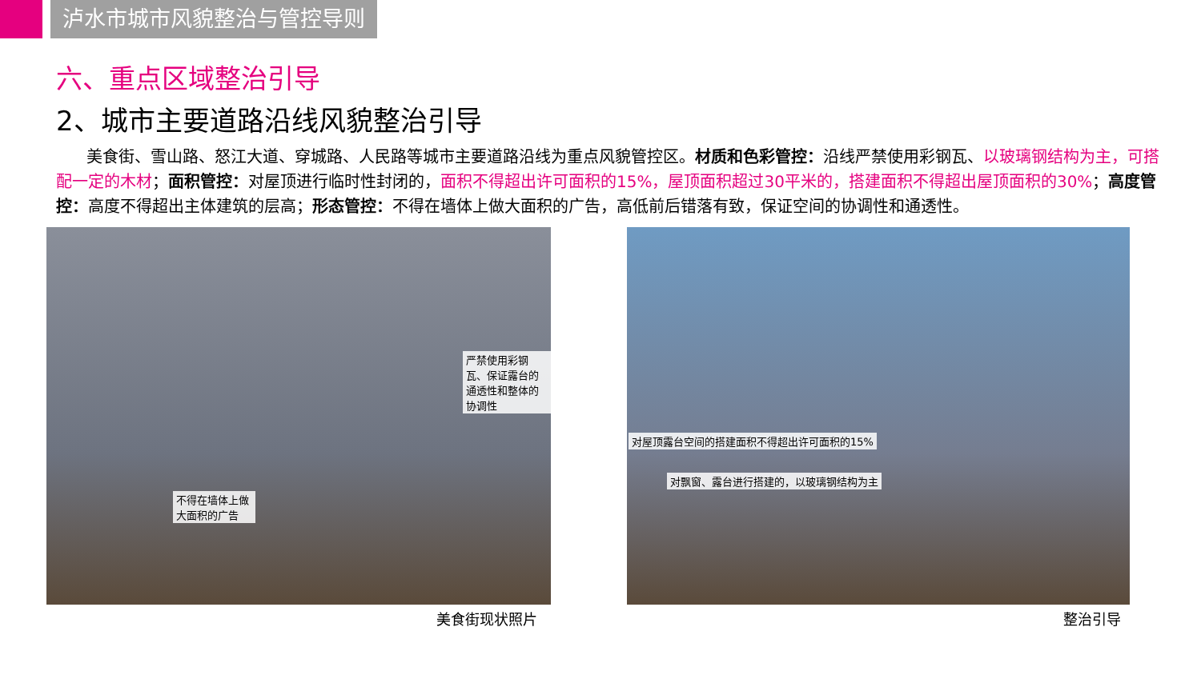泸水市城市风貌整治与管控导则
六、重点区域整治引导
2、城市主要道路沿线风貌整治引导
美食街、雪山路、怒江大道、穿城路、人民路等城市主要道路沿线为重点风貌管控区。材质和色彩管控：沿线严禁使用彩钢瓦、以玻璃钢结构为主，可搭配一定的木材；面积管控：对屋顶进行临时性封闭的，面积不得超出许可面积的15%，屋顶面积超过30平米的，搭建面积不得超出屋顶面积的30%；高度管控：高度不得超出主体建筑的层高；形态管控：不得在墙体上做大面积的广告，高低前后错落有致，保证空间的协调性和通透性。
严禁使用彩钢瓦、保证露台的通透性和整体的协调性
不得在墙体上做大面积的广告
对屋顶露台空间的搭建面积不得超出许可面积的15%
对飘窗、露台进行搭建的，以玻璃钢结构为主
美食街现状照片 整治引导